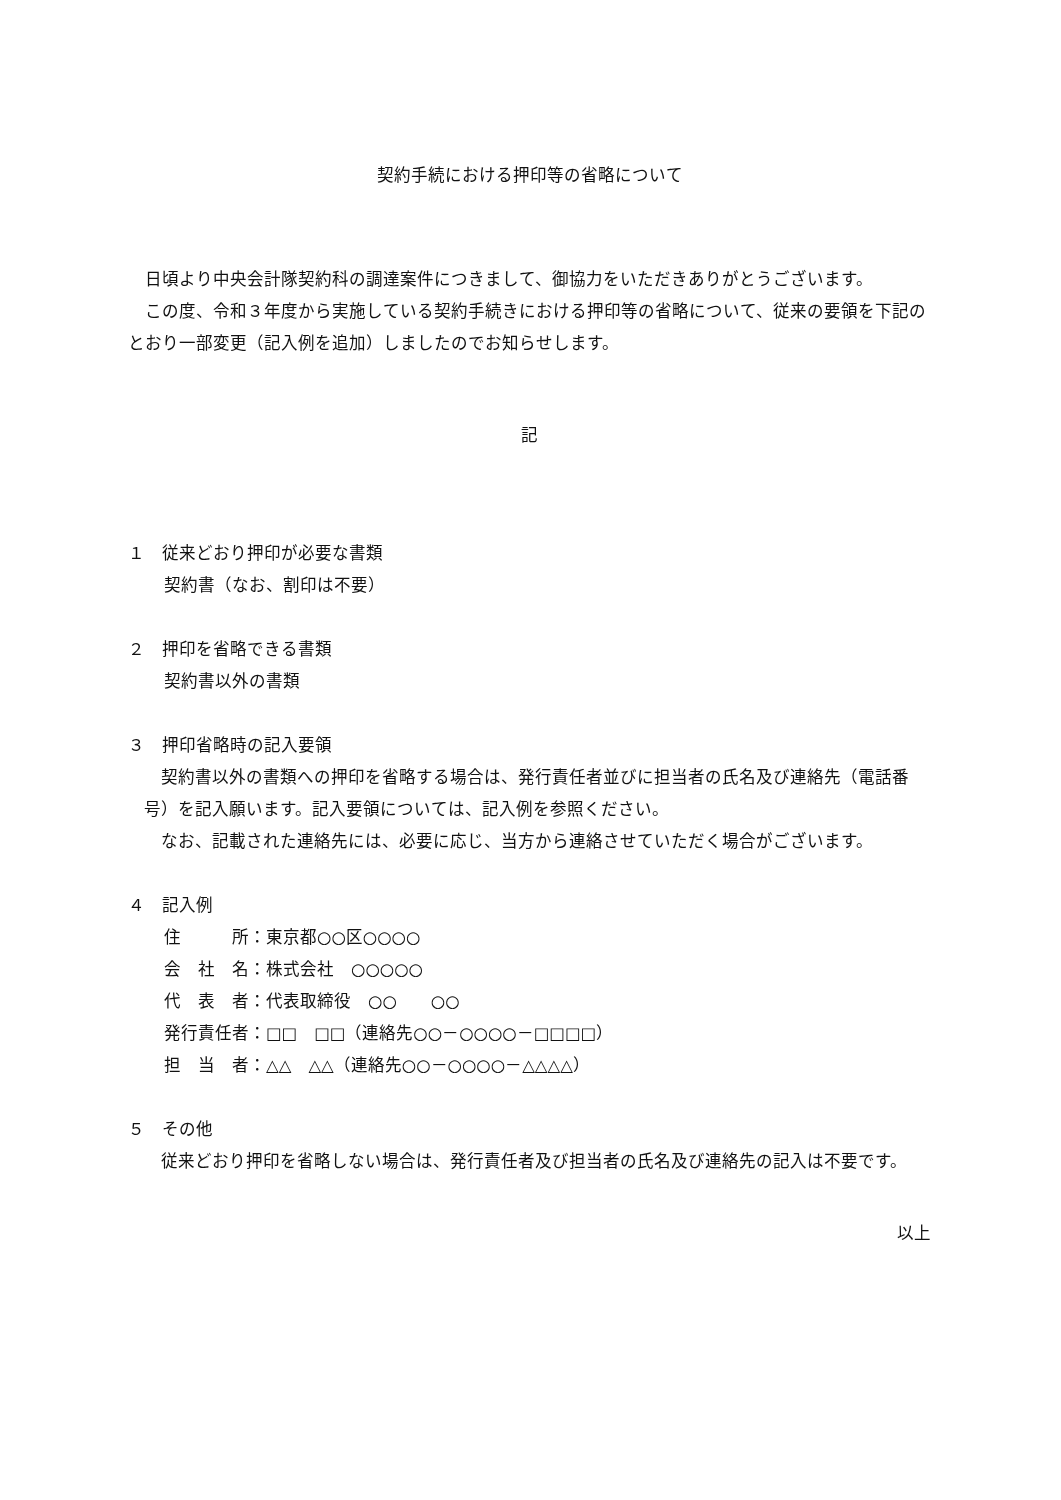契約手続における押印等の省略について
　日頃より中央会計隊契約科の調達案件につきまして、御協力をいただきありがとうございます。
　この度、令和３年度から実施している契約手続きにおける押印等の省略について、従来の要領を下記のとおり一部変更（記入例を追加）しましたのでお知らせします。
記
１　従来どおり押印が必要な書類
契約書（なお、割印は不要）
２　押印を省略できる書類
契約書以外の書類
３　押印省略時の記入要領
　契約書以外の書類への押印を省略する場合は、発行責任者並びに担当者の氏名及び連絡先（電話番号）を記入願います。記入要領については、記入例を参照ください。
　なお、記載された連絡先には、必要に応じ、当方から連絡させていただく場合がございます。
４　記入例
住　　　所：東京都○○区○○○○
会　社　名：株式会社　○○○○○
代　表　者：代表取締役　○○　　○○
発行責任者：□□　□□（連絡先○○－○○○○－□□□□）
担　当　者：△△　△△（連絡先○○－○○○○－△△△△）
５　その他
　従来どおり押印を省略しない場合は、発行責任者及び担当者の氏名及び連絡先の記入は不要です。
以上